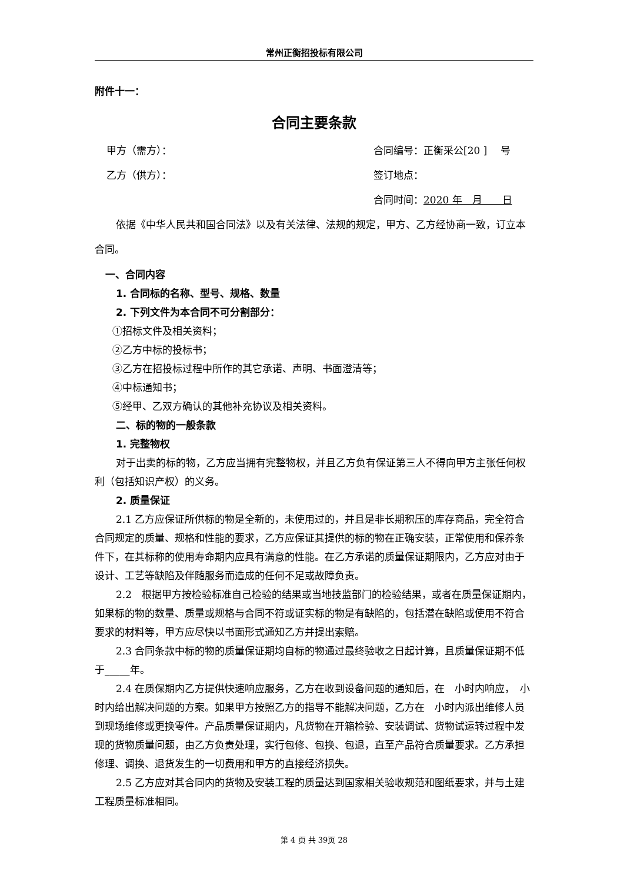常州正衡招投标有限公司
附件十一：
合同主要条款
甲方（需方）： 合同编号：正衡采公[20 ]　 号
乙方（供方）： 签订地点：
合同时间：2020 年　月　　日
依据《中华人民共和国合同法》以及有关法律、法规的规定，甲方、乙方经协商一致，订立本合同。
一、合同内容
1. 合同标的名称、型号、规格、数量
2. 下列文件为本合同不可分割部分：
①招标文件及相关资料；
②乙方中标的投标书；
③乙方在招投标过程中所作的其它承诺、声明、书面澄清等；
④中标通知书；
⑤经甲、乙双方确认的其他补充协议及相关资料。
二、标的物的一般条款
1. 完整物权
对于出卖的标的物，乙方应当拥有完整物权，并且乙方负有保证第三人不得向甲方主张任何权利（包括知识产权）的义务。
2. 质量保证
2.1 乙方应保证所供标的物是全新的，未使用过的，并且是非长期积压的库存商品，完全符合合同规定的质量、规格和性能的要求，乙方应保证其提供的标的物在正确安装，正常使用和保养条件下，在其标称的使用寿命期内应具有满意的性能。在乙方承诺的质量保证期限内，乙方应对由于设计、工艺等缺陷及伴随服务而造成的任何不足或故障负责。
2.2　根据甲方按检验标准自己检验的结果或当地技监部门的检验结果，或者在质量保证期内，如果标的物的数量、质量或规格与合同不符或证实标的物是有缺陷的，包括潜在缺陷或使用不符合要求的材料等，甲方应尽快以书面形式通知乙方并提出索赔。
2.3 合同条款中标的物的质量保证期均自标的物通过最终验收之日起计算，且质量保证期不低于_____年。
2.4 在质保期内乙方提供快速响应服务，乙方在收到设备问题的通知后，在　小时内响应，　小时内给出解决问题的方案。如果甲方按照乙方的指导不能解决问题，乙方在　小时内派出维修人员到现场维修或更换零件。产品质量保证期内，凡货物在开箱检验、安装调试、货物试运转过程中发现的货物质量问题，由乙方负责处理，实行包修、包换、包退，直至产品符合质量要求。乙方承担修理、调换、退货发生的一切费用和甲方的直接经济损失。
2.5 乙方应对其合同内的货物及安装工程的质量达到国家相关验收规范和图纸要求，并与土建工程质量标准相同。
第 4 页 共 39页 28